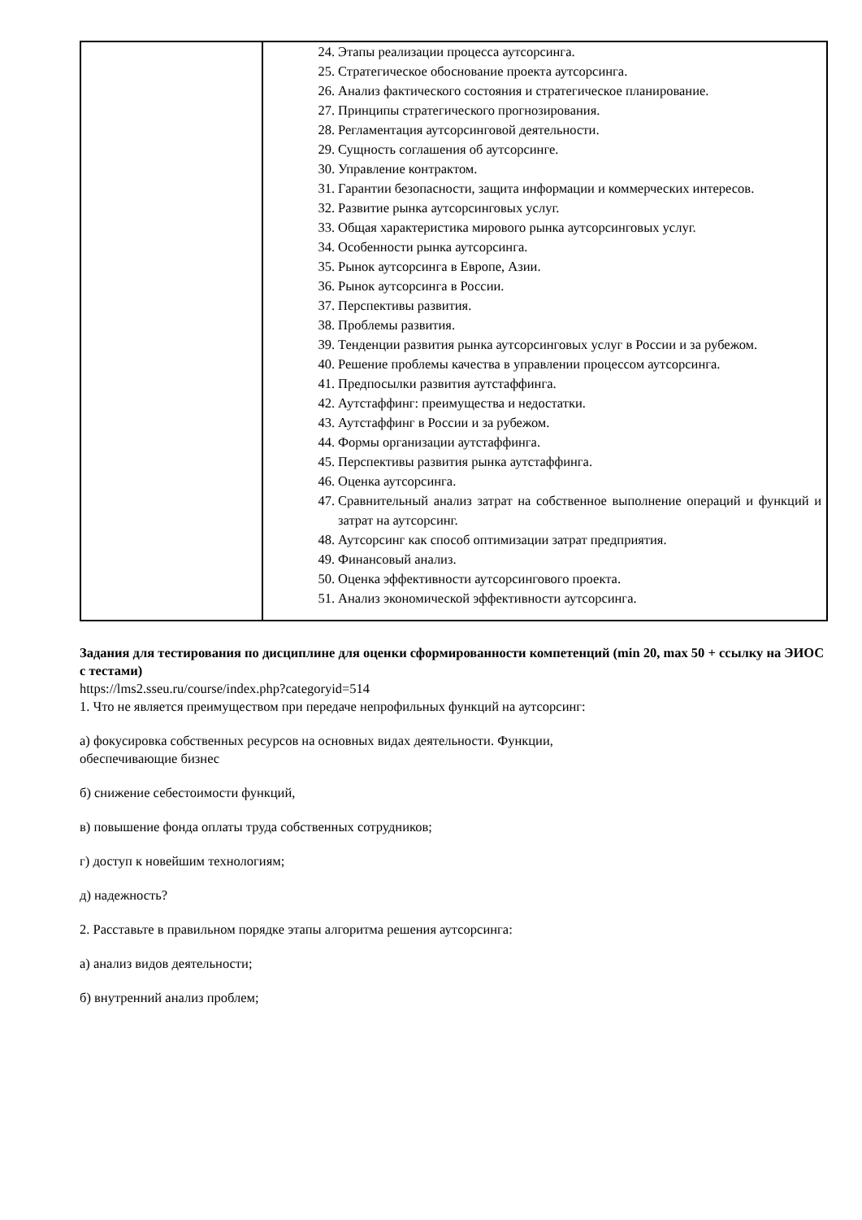| | 24. Этапы реализации процесса аутсорсинга. 25. Стратегическое обоснование проекта аутсорсинга. 26. Анализ фактического состояния и стратегическое планирование. 27. Принципы стратегического прогнозирования. 28. Регламентация аутсорсинговой деятельности. 29. Сущность соглашения об аутсорсинге. 30. Управление контрактом. 31. Гарантии безопасности, защита информации и коммерческих интересов. 32. Развитие рынка аутсорсинговых услуг. 33. Общая характеристика мирового рынка аутсорсинговых услуг. 34. Особенности рынка аутсорсинга. 35. Рынок аутсорсинга в Европе, Азии. 36. Рынок аутсорсинга в России. 37. Перспективы развития. 38. Проблемы развития. 39. Тенденции развития рынка аутсорсинговых услуг в России и за рубежом. 40. Решение проблемы качества в управлении процессом аутсорсинга. 41. Предпосылки развития аутстаффинга. 42. Аутстаффинг: преимущества и недостатки. 43. Аутстаффинг в России и за рубежом. 44. Формы организации аутстаффинга. 45. Перспективы развития рынка аутстаффинга. 46. Оценка аутсорсинга. 47. Сравнительный анализ затрат на собственное выполнение операций и функций и затрат на аутсорсинг. 48. Аутсорсинг как способ оптимизации затрат предприятия. 49. Финансовый анализ. 50. Оценка эффективности аутсорсингового проекта. 51. Анализ экономической эффективности аутсорсинга. |
Задания для тестирования по дисциплине для оценки сформированности компетенций (min 20, max 50 + ссылку на ЭИОС с тестами)
https://lms2.sseu.ru/course/index.php?categoryid=514
1. Что не является преимуществом при передаче непрофильных функций на аутсорсинг:
а) фокусировка собственных ресурсов на основных видах деятельности. Функции,
обеспечивающие бизнес
б) снижение себестоимости функций,
в) повышение фонда оплаты труда собственных сотрудников;
г) доступ к новейшим технологиям;
д) надежность?
2. Расставьте в правильном порядке этапы алгоритма решения аутсорсинга:
а) анализ видов деятельности;
б) внутренний анализ проблем;